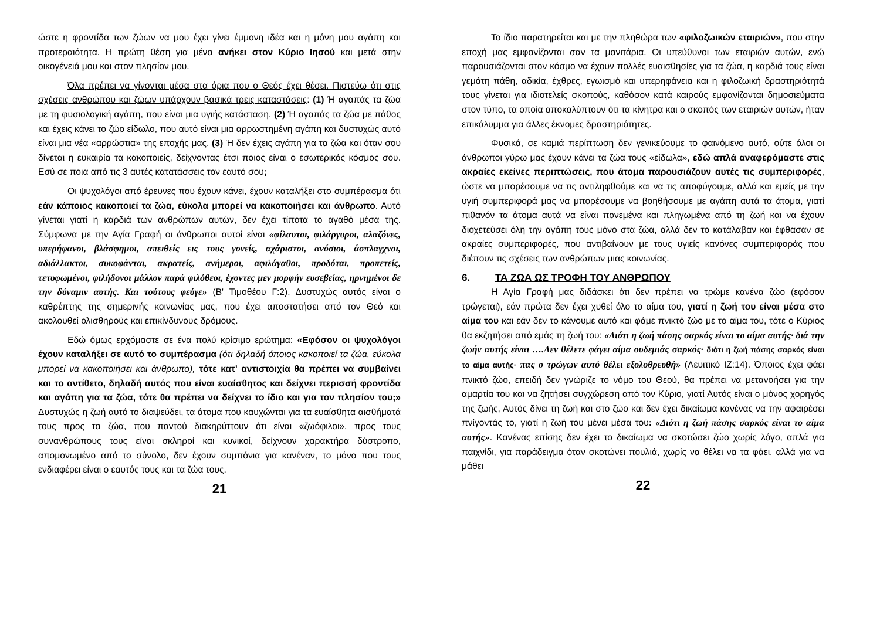ώστε η φροντίδα των ζώων να μου έχει γίνει έμμονη ιδέα και η μόνη μου αγάπη και προτεραιότητα. Η πρώτη θέση για μένα ανήκει στον Κύριο Ιησού και μετά στην οικογένειά μου και στον πλησίον μου.
Όλα πρέπει να γίνονται μέσα στα όρια που ο Θεός έχει θέσει. Πιστεύω ότι στις σχέσεις ανθρώπου και ζώων υπάρχουν βασικά τρεις καταστάσεις: (1) Ή αγαπάς τα ζώα με τη φυσιολογική αγάπη, που είναι μια υγιής κατάσταση. (2) Ή αγαπάς τα ζώα με πάθος και έχεις κάνει το ζώο είδωλο, που αυτό είναι μια αρρωστημένη αγάπη και δυστυχώς αυτό είναι μια νέα «αρρώστια» της εποχής μας. (3) Ή δεν έχεις αγάπη για τα ζώα και όταν σου δίνεται η ευκαιρία τα κακοποιείς, δείχνοντας έτσι ποιος είναι ο εσωτερικός κόσμος σου. Εσύ σε ποια από τις 3 αυτές κατατάσσεις τον εαυτό σου;
Οι ψυχολόγοι από έρευνες που έχουν κάνει, έχουν καταλήξει στο συμπέρασμα ότι εάν κάποιος κακοποιεί τα ζώα, εύκολα μπορεί να κακοποιήσει και άνθρωπο. Αυτό γίνεται γιατί η καρδιά των ανθρώπων αυτών, δεν έχει τίποτα το αγαθό μέσα της. Σύμφωνα με την Αγία Γραφή οι άνθρωποι αυτοί είναι «φίλαυτοι, φιλάργυροι, αλαζόνες, υπερήφανοι, βλάσφημοι, απειθείς εις τους γονείς, αχάριστοι, ανόσιοι, άσπλαγχνοι, αδιάλλακτοι, συκοφάνται, ακρατείς, ανήμεροι, αφιλάγαθοι, προδόται, προπετείς, τετυφωμένοι, φιλήδονοι μάλλον παρά φιλόθεοι, έχοντες μεν μορφήν ευσεβείας, ηρνημένοι δε την δύναμιν αυτής. Και τούτους φεύγε» (Β' Τιμοθέου Γ:2). Δυστυχώς αυτός είναι ο καθρέπτης της σημερινής κοινωνίας μας, που έχει αποστατήσει από τον Θεό και ακολουθεί ολισθηρούς και επικίνδυνους δρόμους.
Εδώ όμως ερχόμαστε σε ένα πολύ κρίσιμο ερώτημα: «Εφόσον οι ψυχολόγοι έχουν καταλήξει σε αυτό το συμπέρασμα (ότι δηλαδή όποιος κακοποιεί τα ζώα, εύκολα μπορεί να κακοποιήσει και άνθρωπο), τότε κατ' αντιστοιχία θα πρέπει να συμβαίνει και το αντίθετο, δηλαδή αυτός που είναι ευαίσθητος και δείχνει περισσή φροντίδα και αγάπη για τα ζώα, τότε θα πρέπει να δείχνει το ίδιο και για τον πλησίον του;» Δυστυχώς η ζωή αυτό το διαψεύδει, τα άτομα που καυχώνται για τα ευαίσθητα αισθήματά τους προς τα ζώα, που παντού διακηρύττουν ότι είναι «ζωόφιλοι», προς τους συνανθρώπους τους είναι σκληροί και κυνικοί, δείχνουν χαρακτήρα δύστροπο, απομονωμένο από το σύνολο, δεν έχουν συμπόνια για κανέναν, το μόνο που τους ενδιαφέρει είναι ο εαυτός τους και τα ζώα τους.
21
Το ίδιο παρατηρείται και με την πληθώρα των «φιλοζωικών εταιριών», που στην εποχή μας εμφανίζονται σαν τα μανιτάρια. Οι υπεύθυνοι των εταιριών αυτών, ενώ παρουσιάζονται στον κόσμο να έχουν πολλές ευαισθησίες για τα ζώα, η καρδιά τους είναι γεμάτη πάθη, αδικία, έχθρες, εγωισμό και υπερηφάνεια και η φιλοζωική δραστηριότητά τους γίνεται για ιδιοτελείς σκοπούς, καθόσον κατά καιρούς εμφανίζονται δημοσιεύματα στον τύπο, τα οποία αποκαλύπτουν ότι τα κίνητρα και ο σκοπός των εταιριών αυτών, ήταν επικάλυμμα για άλλες έκνομες δραστηριότητες.
Φυσικά, σε καμιά περίπτωση δεν γενικεύουμε το φαινόμενο αυτό, ούτε όλοι οι άνθρωποι γύρω μας έχουν κάνει τα ζώα τους «είδωλα», εδώ απλά αναφερόμαστε στις ακραίες εκείνες περιπτώσεις, που άτομα παρουσιάζουν αυτές τις συμπεριφορές, ώστε να μπορέσουμε να τις αντιληφθούμε και να τις αποφύγουμε, αλλά και εμείς με την υγιή συμπεριφορά μας να μπορέσουμε να βοηθήσουμε με αγάπη αυτά τα άτομα, γιατί πιθανόν τα άτομα αυτά να είναι πονεμένα και πληγωμένα από τη ζωή και να έχουν διοχετεύσει όλη την αγάπη τους μόνο στα ζώα, αλλά δεν το κατάλαβαν και έφθασαν σε ακραίες συμπεριφορές, που αντιβαίνουν με τους υγιείς κανόνες συμπεριφοράς που διέπουν τις σχέσεις των ανθρώπων μιας κοινωνίας.
6. ΤΑ ΖΩΑ ΩΣ ΤΡΟΦΗ ΤΟΥ ΑΝΘΡΩΠΟΥ
Η Αγία Γραφή μας διδάσκει ότι δεν πρέπει να τρώμε κανένα ζώο (εφόσον τρώγεται), εάν πρώτα δεν έχει χυθεί όλο το αίμα του, γιατί η ζωή του είναι μέσα στο αίμα του και εάν δεν το κάνουμε αυτό και φάμε πνικτό ζώο με το αίμα του, τότε ο Κύριος θα εκζητήσει από εμάς τη ζωή του: «Διότι η ζωή πάσης σαρκός είναι το αίμα αυτής· διά την ζωήν αυτής είναι ….Δεν θέλετε φάγει αίμα ουδεμιάς σαρκός· διότι η ζωή πάσης σαρκός είναι το αίμα αυτής· πας ο τρώγων αυτό θέλει εξολοθρευθή» (Λευιτικό ΙΖ:14). Όποιος έχει φάει πνικτό ζώο, επειδή δεν γνώριζε το νόμο του Θεού, θα πρέπει να μετανοήσει για την αμαρτία του και να ζητήσει συγχώρεση από τον Κύριο, γιατί Αυτός είναι ο μόνος χορηγός της ζωής, Αυτός δίνει τη ζωή και στο ζώο και δεν έχει δικαίωμα κανένας να την αφαιρέσει πνίγοντάς το, γιατί η ζωή του μένει μέσα του: «Διότι η ζωή πάσης σαρκός είναι το αίμα αυτής». Κανένας επίσης δεν έχει το δικαίωμα να σκοτώσει ζώο χωρίς λόγο, απλά για παιχνίδι, για παράδειγμα όταν σκοτώνει πουλιά, χωρίς να θέλει να τα φάει, αλλά για να μάθει
22